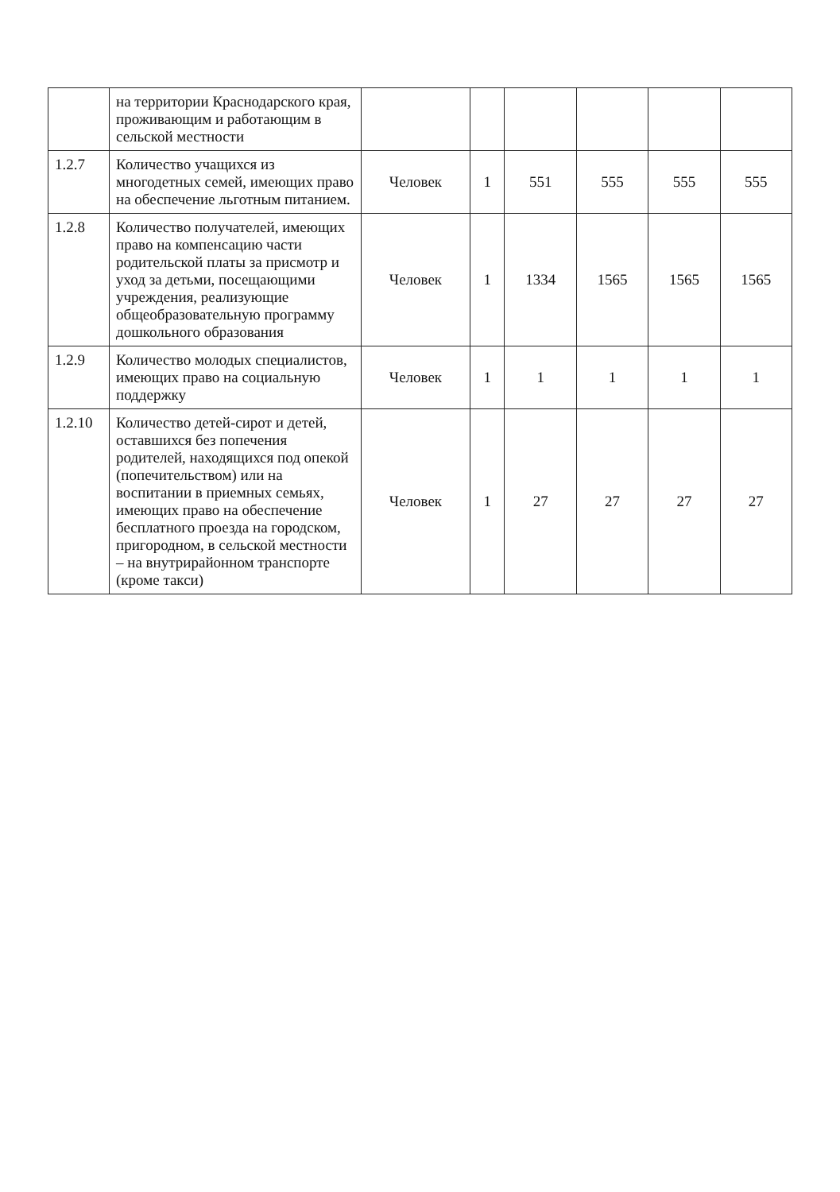| | на территории Краснодарского края, проживающим и работающим в сельской местности | | | | | | |
| 1.2.7 | Количество учащихся из многодетных семей, имеющих право на обеспечение льготным питанием. | Человек | 1 | 551 | 555 | 555 | 555 |
| 1.2.8 | Количество получателей, имеющих право на компенсацию части родительской платы за присмотр и уход за детьми, посещающими учреждения, реализующие общеобразовательную программу дошкольного образования | Человек | 1 | 1334 | 1565 | 1565 | 1565 |
| 1.2.9 | Количество молодых специалистов, имеющих право на социальную поддержку | Человек | 1 | 1 | 1 | 1 | 1 |
| 1.2.10 | Количество детей-сирот и детей, оставшихся без попечения родителей, находящихся под опекой (попечительством) или на воспитании в приемных семьях, имеющих право на обеспечение бесплатного проезда на городском, пригородном, в сельской местности – на внутрирайонном транспорте (кроме такси) | Человек | 1 | 27 | 27 | 27 | 27 |